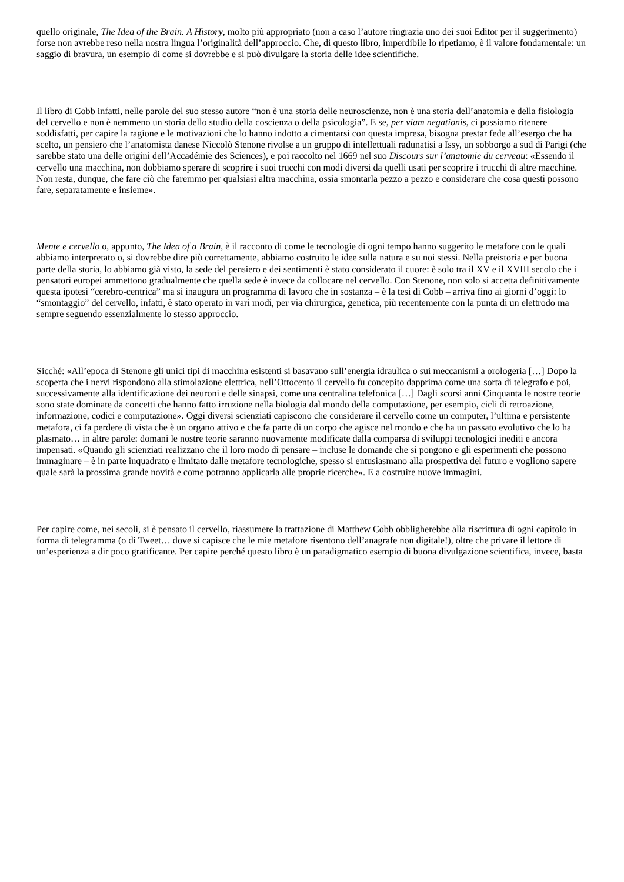quello originale, The Idea of the Brain. A History, molto più appropriato (non a caso l’autore ringrazia uno dei suoi Editor per il suggerimento) forse non avrebbe reso nella nostra lingua l’originalità dell’approccio. Che, di questo libro, imperdibile lo ripetiamo, è il valore fondamentale: un saggio di bravura, un esempio di come si dovrebbe e si può divulgare la storia delle idee scientifiche.
Il libro di Cobb infatti, nelle parole del suo stesso autore “non è una storia delle neuroscienze, non è una storia dell’anatomia e della fisiologia del cervello e non è nemmeno un storia dello studio della coscienza o della psicologia”. E se, per viam negationis, ci possiamo ritenere soddisfatti, per capire la ragione e le motivazioni che lo hanno indotto a cimentarsi con questa impresa, bisogna prestar fede all’esergo che ha scelto, un pensiero che l’anatomista danese Niccolò Stenone rivolse a un gruppo di intellettuali radunatisi a Issy, un sobborgo a sud di Parigi (che sarebbe stato una delle origini dell’Accadémie des Sciences), e poi raccolto nel 1669 nel suo Discours sur l’anatomie du cerveau: «Essendo il cervello una macchina, non dobbiamo sperare di scoprire i suoi trucchi con modi diversi da quelli usati per scoprire i trucchi di altre macchine. Non resta, dunque, che fare ciò che faremmo per qualsiasi altra macchina, ossia smontarla pezzo a pezzo e considerare che cosa questi possono fare, separatamente e insieme».
Mente e cervello o, appunto, The Idea of a Brain, è il racconto di come le tecnologie di ogni tempo hanno suggerito le metafore con le quali abbiamo interpretato o, si dovrebbe dire più correttamente, abbiamo costruito le idee sulla natura e su noi stessi. Nella preistoria e per buona parte della storia, lo abbiamo già visto, la sede del pensiero e dei sentimenti è stato considerato il cuore: è solo tra il XV e il XVIII secolo che i pensatori europei ammettono gradualmente che quella sede è invece da collocare nel cervello. Con Stenone, non solo si accetta definitivamente questa ipotesi “cerebro-centrica” ma si inaugura un programma di lavoro che in sostanza – è la tesi di Cobb – arriva fino ai giorni d’oggi: lo “smontaggio” del cervello, infatti, è stato operato in vari modi, per via chirurgica, genetica, più recentemente con la punta di un elettrodo ma sempre seguendo essenzialmente lo stesso approccio.
Sicché: «All’epoca di Stenone gli unici tipi di macchina esistenti si basavano sull’energia idraulica o sui meccanismi a orologeria […] Dopo la scoperta che i nervi rispondono alla stimolazione elettrica, nell’Ottocento il cervello fu concepito dapprima come una sorta di telegrafo e poi, successivamente alla identificazione dei neuroni e delle sinapsi, come una centralina telefonica […] Dagli scorsi anni Cinquanta le nostre teorie sono state dominate da concetti che hanno fatto irruzione nella biologia dal mondo della computazione, per esempio, cicli di retroazione, informazione, codici e computazione». Oggi diversi scienziati capiscono che considerare il cervello come un computer, l’ultima e persistente metafora, ci fa perdere di vista che è un organo attivo e che fa parte di un corpo che agisce nel mondo e che ha un passato evolutivo che lo ha plasmato… in altre parole: domani le nostre teorie saranno nuovamente modificate dalla comparsa di sviluppi tecnologici inediti e ancora impensati. «Quando gli scienziati realizzano che il loro modo di pensare – incluse le domande che si pongono e gli esperimenti che possono immaginare – è in parte inquadrato e limitato dalle metafore tecnologiche, spesso si entusiasmano alla prospettiva del futuro e vogliono sapere quale sarà la prossima grande novità e come potranno applicarla alle proprie ricerche». E a costruire nuove immagini.
Per capire come, nei secoli, si è pensato il cervello, riassumere la trattazione di Matthew Cobb obbligherebbe alla riscrittura di ogni capitolo in forma di telegramma (o di Tweet… dove si capisce che le mie metafore risentono dell’anagrafe non digitale!), oltre che privare il lettore di un’esperienza a dir poco gratificante. Per capire perché questo libro è un paradigmatico esempio di buona divulgazione scientifica, invece, basta